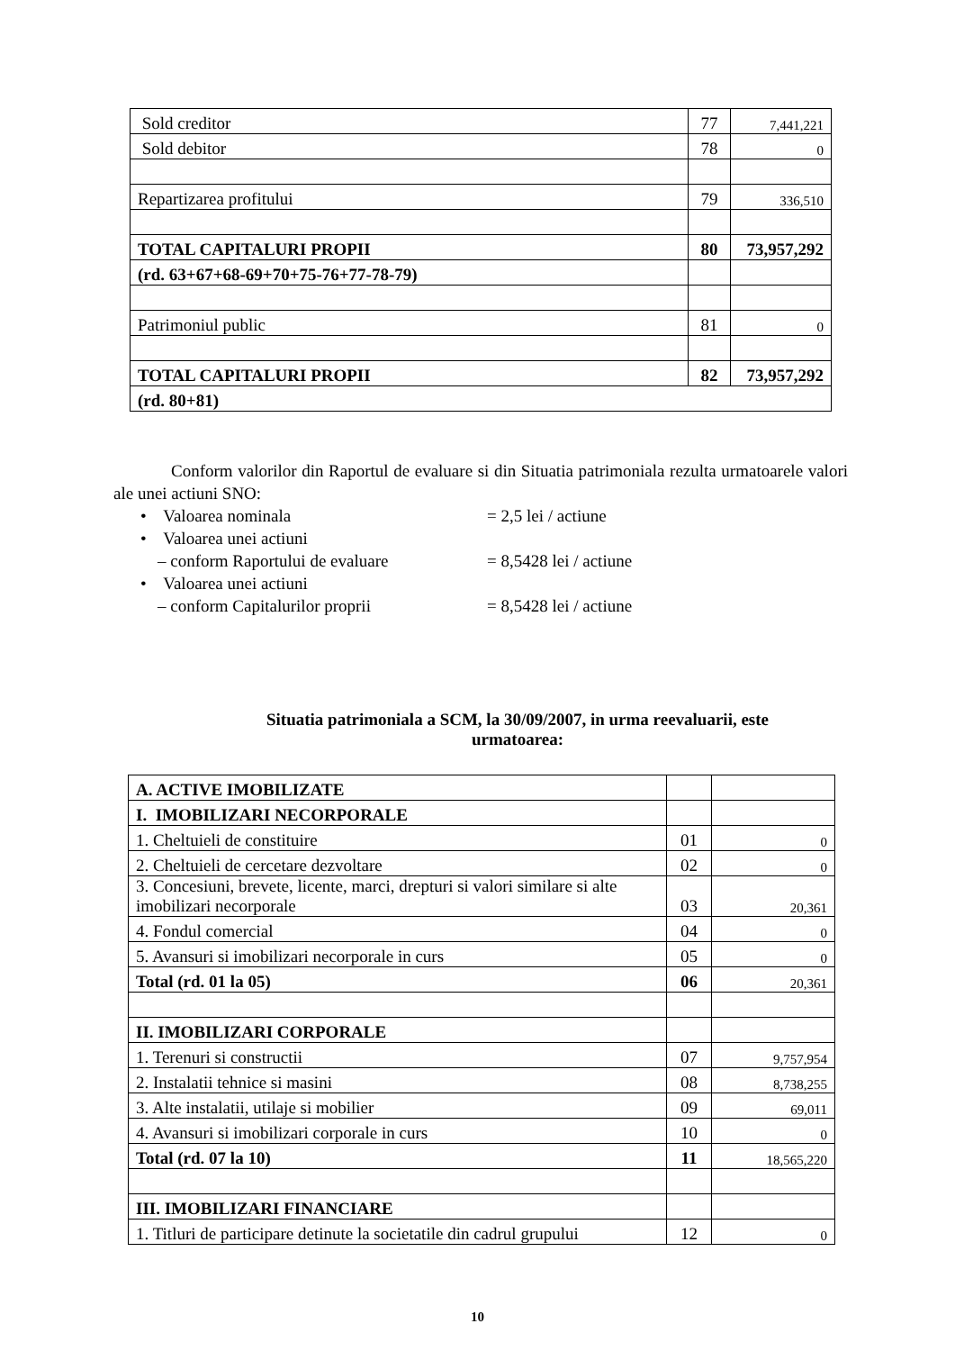| Sold creditor | 77 | 7,441,221 |
| Sold debitor | 78 | 0 |
| Repartizarea profitului | 79 | 336,510 |
| TOTAL CAPITALURI PROPII | 80 | 73,957,292 |
| (rd. 63+67+68-69+70+75-76+77-78-79) | | |
| Patrimoniul public | 81 | 0 |
| TOTAL CAPITALURI PROPII | 82 | 73,957,292 |
| (rd. 80+81) | | |
Conform valorilor din Raportul de evaluare si din Situatia patrimoniala rezulta urmatoarele valori ale unei actiuni SNO:
• Valoarea nominala = 2,5 lei / actiune
• Valoarea unei actiuni
– conform Raportului de evaluare = 8,5428 lei / actiune
• Valoarea unei actiuni
– conform Capitalurilor proprii = 8,5428 lei / actiune
Situatia patrimoniala a SCM, la 30/09/2007, in urma reevaluarii, este urmatoarea:
| A. ACTIVE IMOBILIZATE | | |
| I. IMOBILIZARI NECORPORALE | | |
| 1. Cheltuieli de constituire | 01 | 0 |
| 2. Cheltuieli de cercetare dezvoltare | 02 | 0 |
| 3. Concesiuni, brevete, licente, marci, drepturi si valori similare si alte imobilizari necorporale | 03 | 20,361 |
| 4. Fondul comercial | 04 | 0 |
| 5. Avansuri si imobilizari necorporale in curs | 05 | 0 |
| Total (rd. 01 la 05) | 06 | 20,361 |
| II. IMOBILIZARI CORPORALE | | |
| 1. Terenuri si constructii | 07 | 9,757,954 |
| 2. Instalatii tehnice si masini | 08 | 8,738,255 |
| 3. Alte instalatii, utilaje si mobilier | 09 | 69,011 |
| 4. Avansuri si imobilizari corporale in curs | 10 | 0 |
| Total (rd. 07 la 10) | 11 | 18,565,220 |
| III. IMOBILIZARI FINANCIARE | | |
| 1. Titluri de participare detinute la societatile din cadrul grupului | 12 | 0 |
10